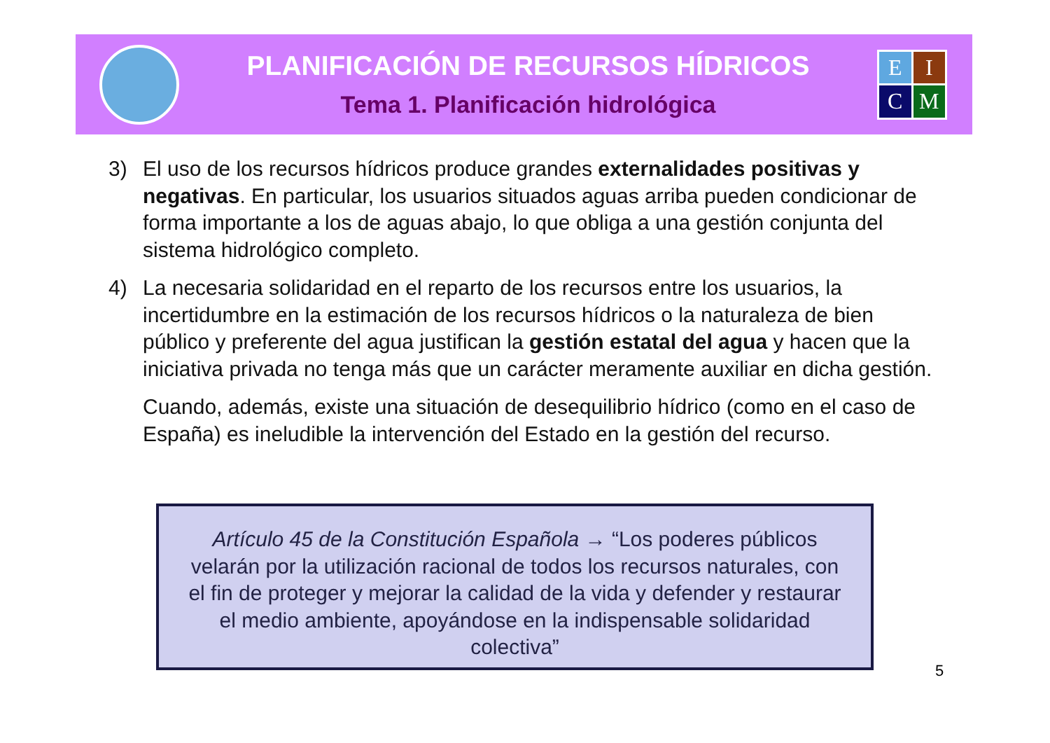PLANIFICACIÓN DE RECURSOS HÍDRICOS
Tema 1. Planificación hidrológica
E
I
C
M
3) El uso de los recursos hídricos produce grandes externalidades positivas y negativas. En particular, los usuarios situados aguas arriba pueden condicionar de forma importante a los de aguas abajo, lo que obliga a una gestión conjunta del sistema hidrológico completo.
4) La necesaria solidaridad en el reparto de los recursos entre los usuarios, la incertidumbre en la estimación de los recursos hídricos o la naturaleza de bien público y preferente del agua justifican la gestión estatal del agua y hacen que la iniciativa privada no tenga más que un carácter meramente auxiliar en dicha gestión.
Cuando, además, existe una situación de desequilibrio hídrico (como en el caso de España) es ineludible la intervención del Estado en la gestión del recurso.
Artículo 45 de la Constitución Española → “Los poderes públicos velarán por la utilización racional de todos los recursos naturales, con el fin de proteger y mejorar la calidad de la vida y defender y restaurar el medio ambiente, apoyándose en la indispensable solidaridad colectiva”
5